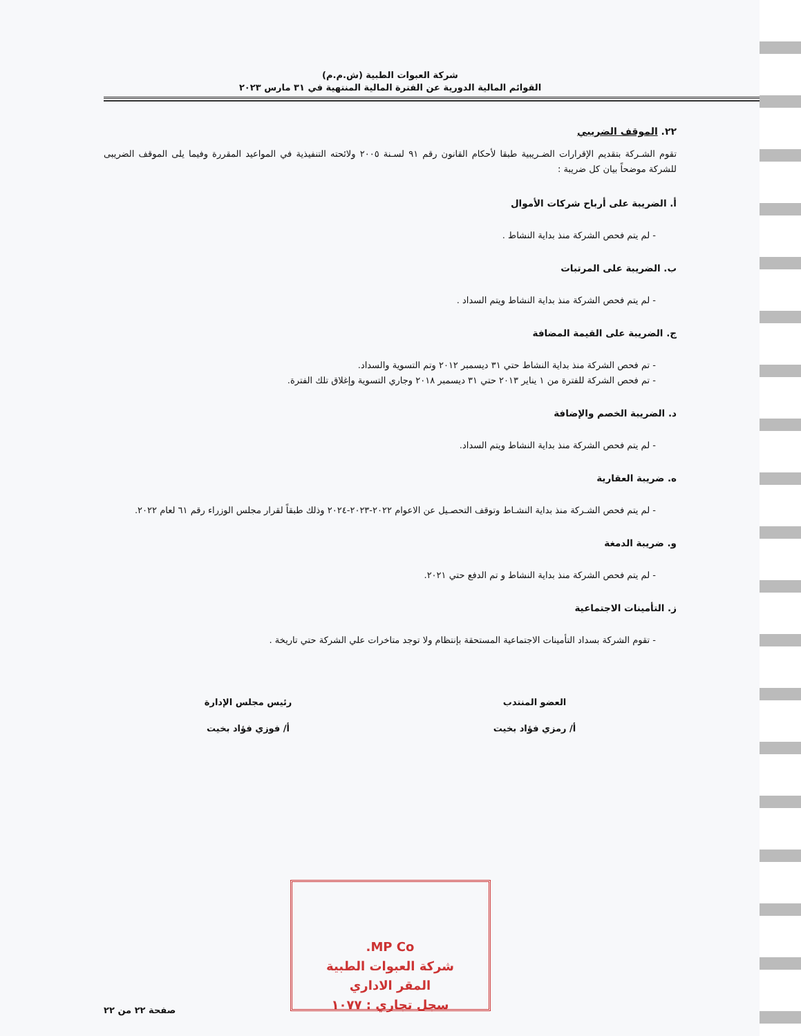شركة العبوات الطبية (ش.م.م)
القوائم المالية الدورية عن الفترة المالية المنتهية في ٣١ مارس ٢٠٢٣
٢٢. الموقف الضريبي
تقوم الشـركة بتقديم الإقرارات الضـريبية طبقا لأحكام القانون رقم ٩١ لسـنة ٢٠٠٥ ولائحته التنفيذية في المواعيد المقررة وفيما يلى الموقف الضريبى للشركة موضحاً بيان كل ضريبة :
أ. الضريبة على أرباح شركات الأموال
- لم يتم فحص الشركة منذ بداية النشاط .
ب. الضريبة على المرتبات
- لم يتم فحص الشركة منذ بداية النشاط ويتم السداد .
ج. الضريبة على القيمة المضافة
- تم فحص الشركة منذ بداية النشاط حتي ٣١ ديسمبر ٢٠١٢ وتم التسوية والسداد.
- تم فحص الشركة للفترة من ١ يناير ٢٠١٣ حتي ٣١ ديسمبر ٢٠١٨ وجاري التسوية وإغلاق تلك الفترة.
د. الضريبة الخصم والإضافة
- لم يتم فحص الشركة منذ بداية النشاط ويتم السداد.
ه. ضريبة العقارية
- لم يتم فحص الشـركة منذ بداية النشـاط وتوقف التحصـيل عن الاعوام ٢٠٢٢-٢٠٢٣-٢٠٢٤ وذلك طبقاً لقرار مجلس الوزراء رقم ٦١ لعام ٢٠٢٢.
و. ضريبة الدمغة
- لم يتم فحص الشركة منذ بداية النشاط و تم الدفع حتي ٢٠٢١.
ز. التأمينات الاجتماعية
- تقوم الشركة بسداد التأمينات الاجتماعية المستحقة بإنتظام ولا توجد متاخرات علي الشركة حتي تاريخة .
العضو المنتدب
أ/ رمزي فؤاد بخيت
رئيس مجلس الإدارة
أ/ فوزي فؤاد بخيت
MP Co.
شركة العبوات الطبية
المقر الاداري
سجل تجاري : ١٠٧٧
صفحة ٢٢ من ٢٢